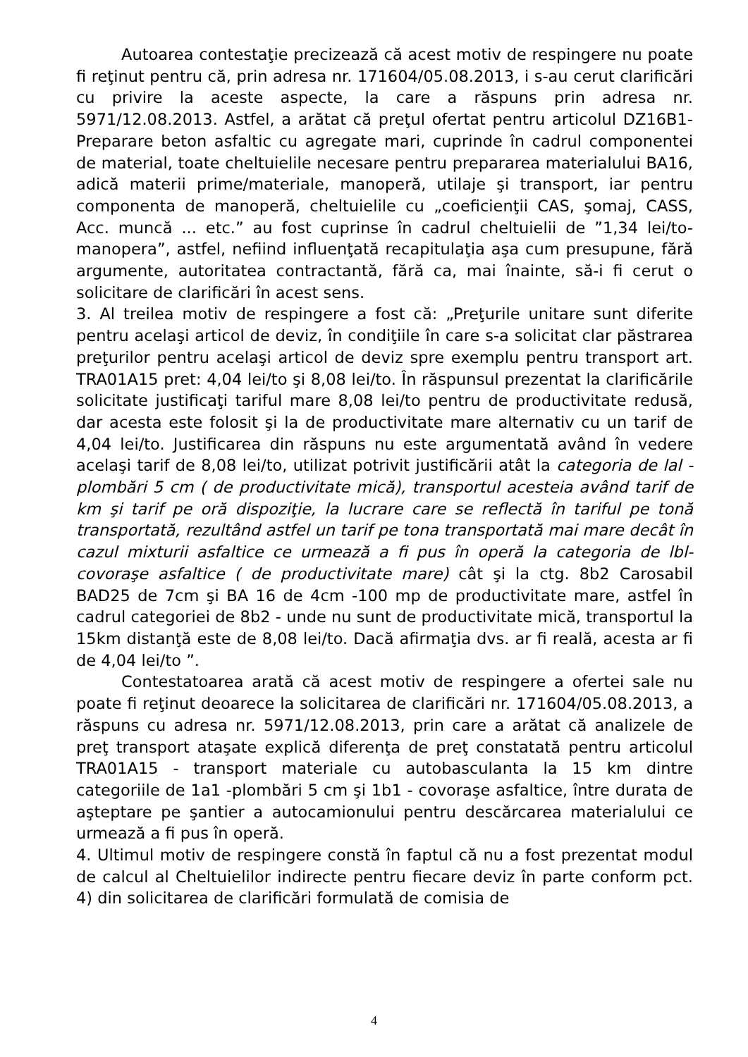Autoarea contestaţie precizează că acest motiv de respingere nu poate fi reţinut pentru că, prin adresa nr. 171604/05.08.2013, i s-au cerut clarificări cu privire la aceste aspecte, la care a răspuns prin adresa nr. 5971/12.08.2013. Astfel, a arătat că preţul ofertat pentru articolul DZ16B1-Preparare beton asfaltic cu agregate mari, cuprinde în cadrul componentei de material, toate cheltuielile necesare pentru prepararea materialului BA16, adică materii prime/materiale, manoperă, utilaje şi transport, iar pentru componenta de manoperă, cheltuielile cu „coeficienţii CAS, şomaj, CASS, Acc. muncă ... etc.” au fost cuprinse în cadrul cheltuielii de ”1,34 lei/to-manopera”, astfel, nefiind influenţată recapitulaţia aşa cum presupune, fără argumente, autoritatea contractantă, fără ca, mai înainte, să-i fi cerut o solicitare de clarificări în acest sens.
3. Al treilea motiv de respingere a fost că: „Preţurile unitare sunt diferite pentru acelaşi articol de deviz, în condiţiile în care s-a solicitat clar păstrarea preţurilor pentru acelaşi articol de deviz spre exemplu pentru transport art. TRA01A15 pret: 4,04 lei/to şi 8,08 lei/to. În răspunsul prezentat la clarificările solicitate justificaţi tariful mare 8,08 lei/to pentru de productivitate redusă, dar acesta este folosit şi la de productivitate mare alternativ cu un tarif de 4,04 lei/to. Justificarea din răspuns nu este argumentată având în vedere acelaşi tarif de 8,08 lei/to, utilizat potrivit justificării atât la categoria de lal - plombări 5 cm ( de productivitate mică), transportul acesteia având tarif de km şi tarif pe oră dispoziţie, la lucrare care se reflectă în tariful pe tonă transportată, rezultând astfel un tarif pe tona transportată mai mare decât în cazul mixturii asfaltice ce urmează a fi pus în operă la categoria de lbl-covoraşe asfaltice ( de productivitate mare) cât şi la ctg. 8b2 Carosabil BAD25 de 7cm şi BA 16 de 4cm -100 mp de productivitate mare, astfel în cadrul categoriei de 8b2 - unde nu sunt de productivitate mică, transportul la 15km distanţă este de 8,08 lei/to. Dacă afirmaţia dvs. ar fi reală, acesta ar fi de 4,04 lei/to ”.
Contestatoarea arată că acest motiv de respingere a ofertei sale nu poate fi reţinut deoarece la solicitarea de clarificări nr. 171604/05.08.2013, a răspuns cu adresa nr. 5971/12.08.2013, prin care a arătat că analizele de preţ transport ataşate explică diferenţa de preţ constatată pentru articolul TRA01A15 - transport materiale cu autobasculanta la 15 km dintre categoriile de 1a1 -plombări 5 cm şi 1b1 - covoraşe asfaltice, între durata de aşteptare pe şantier a autocamionului pentru descărcarea materialului ce urmează a fi pus în operă.
4. Ultimul motiv de respingere constă în faptul că nu a fost prezentat modul de calcul al Cheltuielilor indirecte pentru fiecare deviz în parte conform pct. 4) din solicitarea de clarificări formulată de comisia de
4